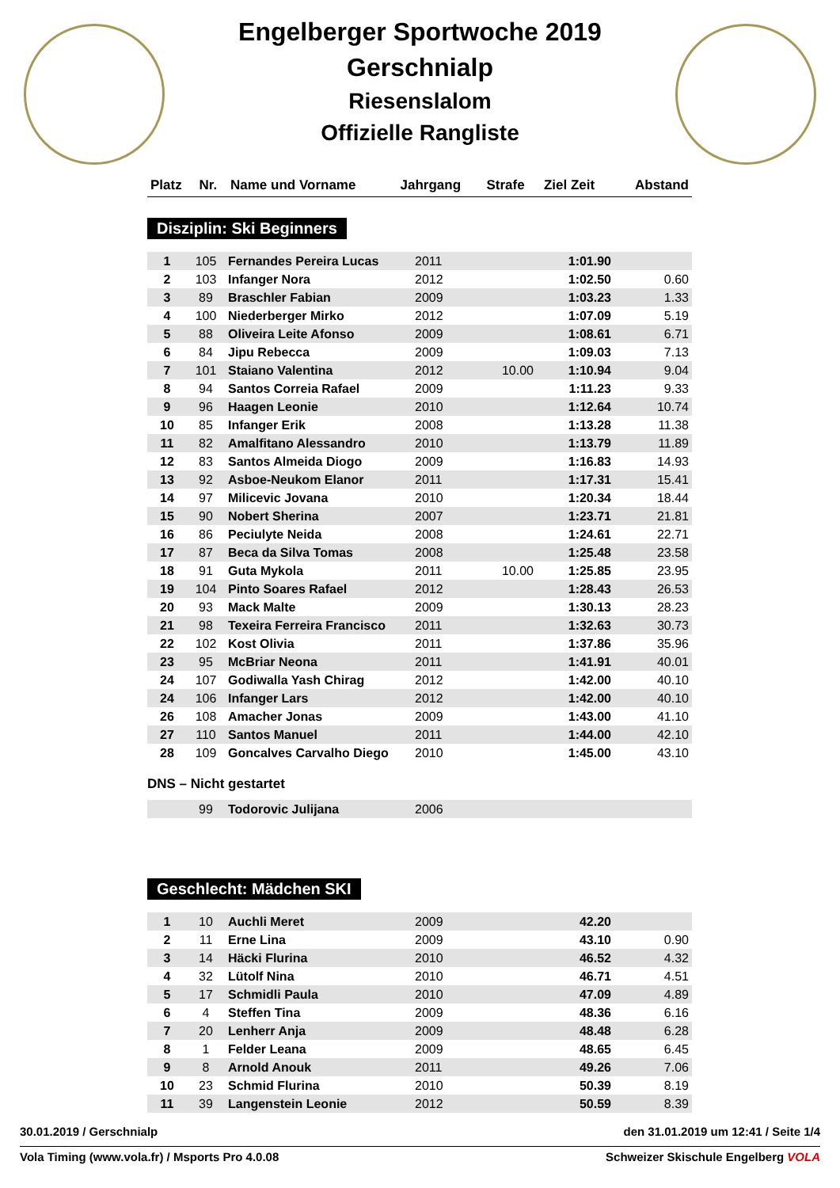Engelberger Sportwoche 2019
Gerschnialp
Riesenslalom
Offizielle Rangliste
| Platz | Nr. | Name und Vorname | Jahrgang | Strafe | Ziel Zeit | Abstand |
| --- | --- | --- | --- | --- | --- | --- |
Disziplin: Ski Beginners
| 1 | 105 | Fernandes Pereira Lucas | 2011 | | 1:01.90 | |
| 2 | 103 | Infanger Nora | 2012 | | 1:02.50 | 0.60 |
| 3 | 89 | Braschler Fabian | 2009 | | 1:03.23 | 1.33 |
| 4 | 100 | Niederberger Mirko | 2012 | | 1:07.09 | 5.19 |
| 5 | 88 | Oliveira Leite Afonso | 2009 | | 1:08.61 | 6.71 |
| 6 | 84 | Jipu Rebecca | 2009 | | 1:09.03 | 7.13 |
| 7 | 101 | Staiano Valentina | 2012 | 10.00 | 1:10.94 | 9.04 |
| 8 | 94 | Santos Correia Rafael | 2009 | | 1:11.23 | 9.33 |
| 9 | 96 | Haagen Leonie | 2010 | | 1:12.64 | 10.74 |
| 10 | 85 | Infanger Erik | 2008 | | 1:13.28 | 11.38 |
| 11 | 82 | Amalfitano Alessandro | 2010 | | 1:13.79 | 11.89 |
| 12 | 83 | Santos Almeida Diogo | 2009 | | 1:16.83 | 14.93 |
| 13 | 92 | Asboe-Neukom Elanor | 2011 | | 1:17.31 | 15.41 |
| 14 | 97 | Milicevic Jovana | 2010 | | 1:20.34 | 18.44 |
| 15 | 90 | Nobert Sherina | 2007 | | 1:23.71 | 21.81 |
| 16 | 86 | Peciulyte Neida | 2008 | | 1:24.61 | 22.71 |
| 17 | 87 | Beca da Silva Tomas | 2008 | | 1:25.48 | 23.58 |
| 18 | 91 | Guta Mykola | 2011 | 10.00 | 1:25.85 | 23.95 |
| 19 | 104 | Pinto Soares Rafael | 2012 | | 1:28.43 | 26.53 |
| 20 | 93 | Mack Malte | 2009 | | 1:30.13 | 28.23 |
| 21 | 98 | Texeira Ferreira Francisco | 2011 | | 1:32.63 | 30.73 |
| 22 | 102 | Kost Olivia | 2011 | | 1:37.86 | 35.96 |
| 23 | 95 | McBriar Neona | 2011 | | 1:41.91 | 40.01 |
| 24 | 107 | Godiwalla Yash Chirag | 2012 | | 1:42.00 | 40.10 |
| 24 | 106 | Infanger Lars | 2012 | | 1:42.00 | 40.10 |
| 26 | 108 | Amacher Jonas | 2009 | | 1:43.00 | 41.10 |
| 27 | 110 | Santos Manuel | 2011 | | 1:44.00 | 42.10 |
| 28 | 109 | Goncalves Carvalho Diego | 2010 | | 1:45.00 | 43.10 |
DNS – Nicht gestartet
| | 99 | Todorovic Julijana | 2006 |
Geschlecht: Mädchen SKI
| 1 | 10 | Auchli Meret | 2009 | | 42.20 | |
| 2 | 11 | Erne Lina | 2009 | | 43.10 | 0.90 |
| 3 | 14 | Häcki Flurina | 2010 | | 46.52 | 4.32 |
| 4 | 32 | Lütolf Nina | 2010 | | 46.71 | 4.51 |
| 5 | 17 | Schmidli Paula | 2010 | | 47.09 | 4.89 |
| 6 | 4 | Steffen Tina | 2009 | | 48.36 | 6.16 |
| 7 | 20 | Lenherr Anja | 2009 | | 48.48 | 6.28 |
| 8 | 1 | Felder Leana | 2009 | | 48.65 | 6.45 |
| 9 | 8 | Arnold Anouk | 2011 | | 49.26 | 7.06 |
| 10 | 23 | Schmid Flurina | 2010 | | 50.39 | 8.19 |
| 11 | 39 | Langenstein Leonie | 2012 | | 50.59 | 8.39 |
30.01.2019 / Gerschnialp den 31.01.2019 um 12:41 / Seite 1/4
Vola Timing (www.vola.fr) / Msports Pro 4.0.08 Schweizer Skischule Engelberg VOLA